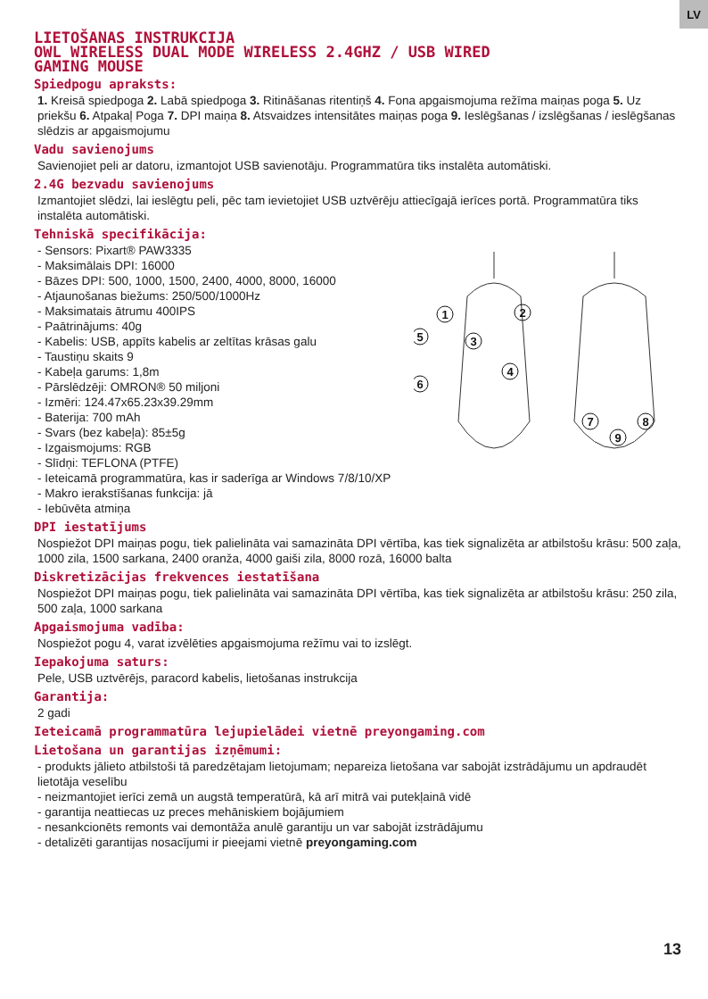LV
LIETOŠANAS INSTRUKCIJA
OWL WIRELESS DUAL MODE WIRELESS 2.4GHZ / USB WIRED
GAMING MOUSE
Spiedpogu apraksts:
1. Kreisā spiedpoga 2. Labā spiedpoga 3. Ritināšanas ritentiņš 4. Fona apgaismojuma režīma maiņas poga 5. Uz priekšu 6. Atpakaļ Poga 7. DPI maiņa 8. Atsvaidzes intensitātes maiņas poga 9. Ieslēgšanas / izslēgšanas / ieslēgšanas slēdzis ar apgaismojumu
Vadu savienojums
Savienojiet peli ar datoru, izmantojot USB savienotāju. Programmatūra tiks instalēta automātiski.
2.4G bezvadu savienojums
Izmantojiet slēdzi, lai ieslēgtu peli, pēc tam ievietojiet USB uztvērēju attiecīgajā ierīces portā. Programmatūra tiks instalēta automātiski.
Tehniskā specifikācija:
- Sensors: Pixart® PAW3335
- Maksimālais DPI: 16000
- Bāzes DPI: 500, 1000, 1500, 2400, 4000, 8000, 16000
- Atjaunošanas biežums: 250/500/1000Hz
- Maksimatais ātrumu 400IPS
- Paātrinājums: 40g
- Kabelis: USB, appīts kabelis ar zeltītas krāsas galu
- Taustiņu skaits 9
- Kabeļa garums: 1,8m
- Pārslēdzēji: OMRON® 50 miljoni
- Izmēri: 124.47x65.23x39.29mm
- Baterija: 700 mAh
- Svars (bez kabeļa): 85±5g
- Izgaismojums: RGB
- Slīdņi: TEFLONA (PTFE)
- Ieteicamā programmatūra, kas ir saderīga ar Windows 7/8/10/XP
- Makro ierakstīšanas funkcija: jā
- Iebūvēta atmiņa
1
2
3
5
4
6
7
8
9
DPI iestatījums
Nospiežot DPI maiņas pogu, tiek palielināta vai samazināta DPI vērtība, kas tiek signalizēta ar atbilstošu krāsu: 500 zaļa, 1000 zila, 1500 sarkana, 2400 oranža, 4000 gaiši zila, 8000 rozā, 16000 balta
Diskretizācijas frekvences iestatīšana
Nospiežot DPI maiņas pogu, tiek palielināta vai samazināta DPI vērtība, kas tiek signalizēta ar atbilstošu krāsu: 250 zila, 500 zaļa, 1000 sarkana
Apgaismojuma vadība:
Nospiežot pogu 4, varat izvēlēties apgaismojuma režīmu vai to izslēgt.
Iepakojuma saturs:
Pele, USB uztvērējs, paracord kabelis, lietošanas instrukcija
Garantija:
2 gadi
Ieteicamā programmatūra lejupielādei vietnē preyongaming.com
Lietošana un garantijas izņēmumi:
- produkts jālieto atbilstoši tā paredzētajam lietojumam; nepareiza lietošana var sabojāt izstrādājumu un apdraudēt lietotāja veselību
- neizmantojiet ierīci zemā un augstā temperatūrā, kā arī mitrā vai putekļainā vidē
- garantija neattiecas uz preces mehāniskiem bojājumiem
- nesankcionēts remonts vai demontāža anulē garantiju un var sabojāt izstrādājumu
- detalizēti garantijas nosacījumi ir pieejami vietnē preyongaming.com
13